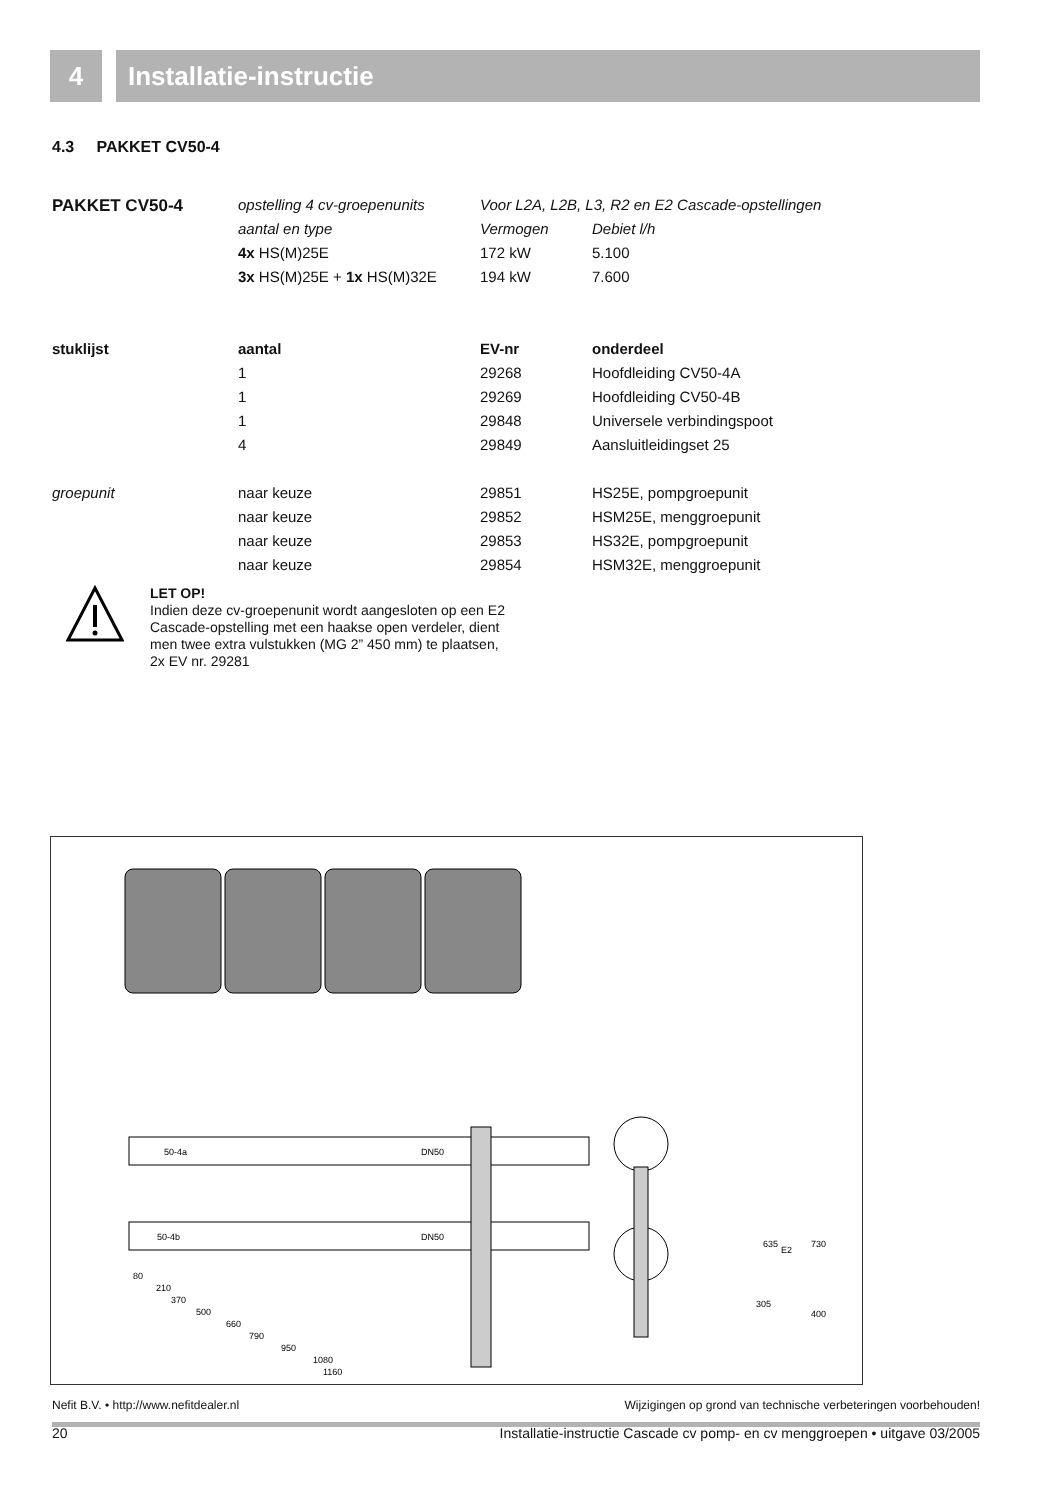4 Installatie-instructie
4.3 PAKKET CV50-4
| PAKKET CV50-4 | opstelling 4 cv-groepenunits | Voor L2A, L2B, L3, R2 en E2 Cascade-opstellingen | |
| | aantal en type | Vermogen | Debiet l/h |
| | 4x HS(M)25E | 172 kW | 5.100 |
| | 3x HS(M)25E + 1x HS(M)32E | 194 kW | 7.600 |
| stuklijst | aantal | EV-nr | onderdeel |
| | 1 | 29268 | Hoofdleiding CV50-4A |
| | 1 | 29269 | Hoofdleiding CV50-4B |
| | 1 | 29848 | Universele verbindingspoot |
| | 4 | 29849 | Aansluitleidingset 25 |
| groepunit | naar keuze | 29851 | HS25E, pompgroepunit |
| | naar keuze | 29852 | HSM25E, menggroepunit |
| | naar keuze | 29853 | HS32E, pompgroepunit |
| | naar keuze | 29854 | HSM32E, menggroepunit |
LET OP!
Indien deze cv-groepenunit wordt aangesloten op een E2 Cascade-opstelling met een haakse open verdeler, dient men twee extra vulstukken (MG 2” 450 mm) te plaatsen, 2x EV nr. 29281
50-4a
DN50
50-4b
DN50
80
210
370
500
660
790
950
1080
1160
635
305
E2
730
400
Nefit B.V. • http://www.nefitdealer.nl Wijzigingen op grond van technische verbeteringen voorbehouden!
20 Installatie-instructie Cascade cv pomp- en cv menggroepen • uitgave 03/2005